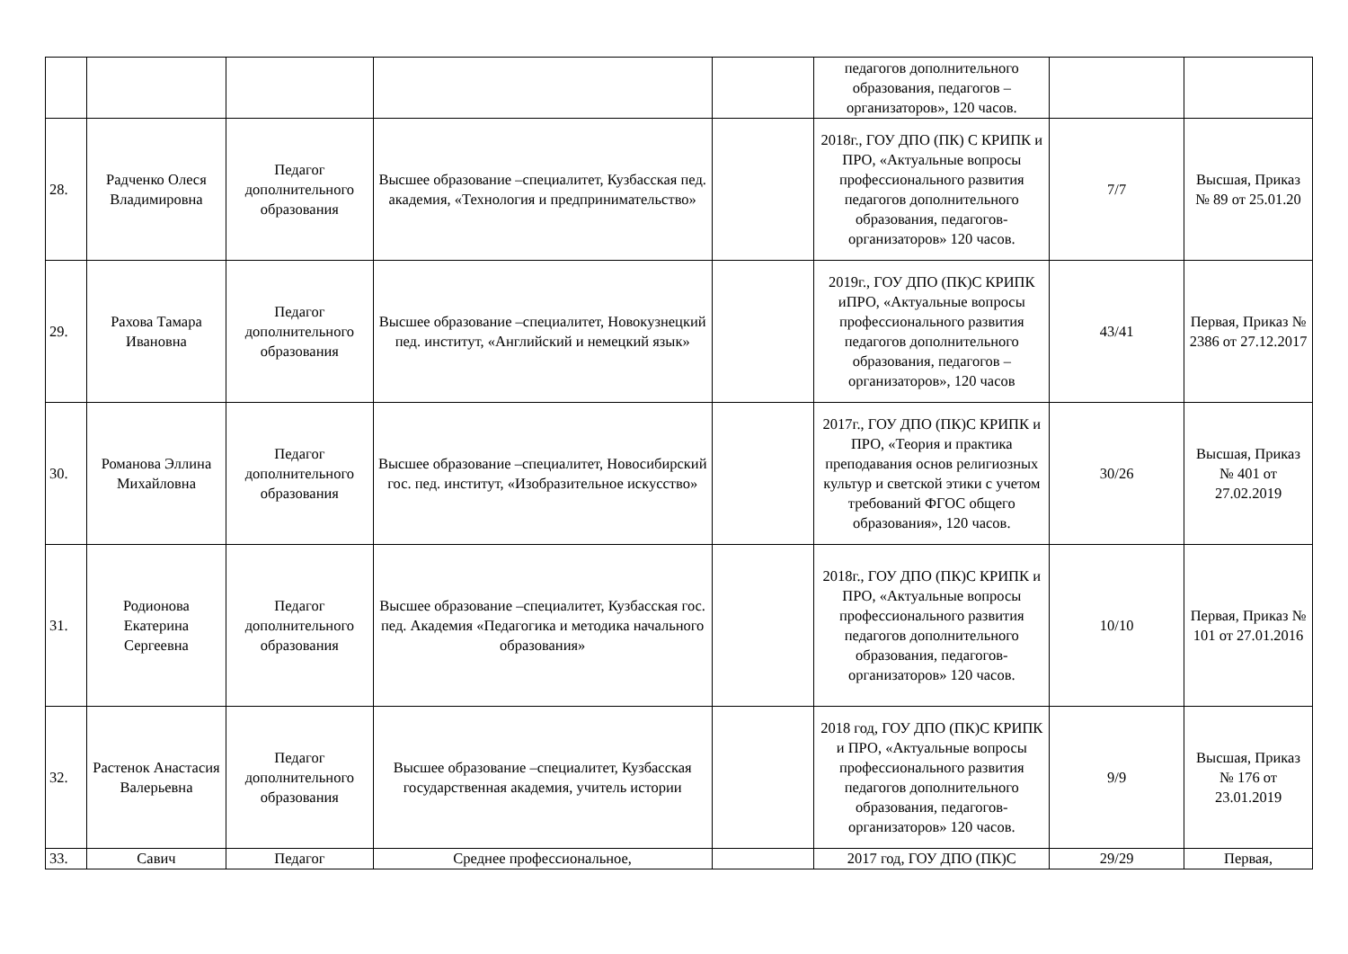| | | | | | педагогов дополнительного образования, педагогов – организаторов», 120 часов. | | |
| 28. | Радченко Олеся Владимировна | Педагог дополнительного образования | Высшее образование –специалитет, Кузбасская пед. академия, «Технология и предпринимательство» | | 2018г., ГОУ ДПО (ПК) С КРИПК и ПРО, «Актуальные вопросы профессионального развития педагогов дополнительного образования, педагогов-организаторов» 120 часов. | 7/7 | Высшая, Приказ № 89 от 25.01.20 |
| 29. | Рахова Тамара Ивановна | Педагог дополнительного образования | Высшее образование –специалитет, Новокузнецкий пед. институт, «Английский и немецкий язык» | | 2019г., ГОУ ДПО (ПК)С КРИПК иПРО, «Актуальные вопросы профессионального развития педагогов дополнительного образования, педагогов – организаторов», 120 часов | 43/41 | Первая, Приказ № 2386 от 27.12.2017 |
| 30. | Романова Эллина Михайловна | Педагог дополнительного образования | Высшее образование –специалитет, Новосибирский гос. пед. институт, «Изобразительное искусство» | | 2017г., ГОУ ДПО (ПК)С КРИПК и ПРО, «Теория и практика преподавания основ религиозных культур и светской этики с учетом требований ФГОС общего образования», 120 часов. | 30/26 | Высшая, Приказ № 401 от 27.02.2019 |
| 31. | Родионова Екатерина Сергеевна | Педагог дополнительного образования | Высшее образование –специалитет, Кузбасская гос. пед. Академия «Педагогика и методика начального образования» | | 2018г., ГОУ ДПО (ПК)С КРИПК и ПРО, «Актуальные вопросы профессионального развития педагогов дополнительного образования, педагогов-организаторов» 120 часов. | 10/10 | Первая, Приказ № 101 от 27.01.2016 |
| 32. | Растенок Анастасия Валерьевна | Педагог дополнительного образования | Высшее образование –специалитет, Кузбасская государственная академия, учитель истории | | 2018 год, ГОУ ДПО (ПК)С КРИПК и ПРО, «Актуальные вопросы профессионального развития педагогов дополнительного образования, педагогов-организаторов» 120 часов. | 9/9 | Высшая, Приказ № 176 от 23.01.2019 |
| 33. | Савич | Педагог | Среднее профессиональное, | | 2017 год, ГОУ ДПО (ПК)С | 29/29 | Первая, |